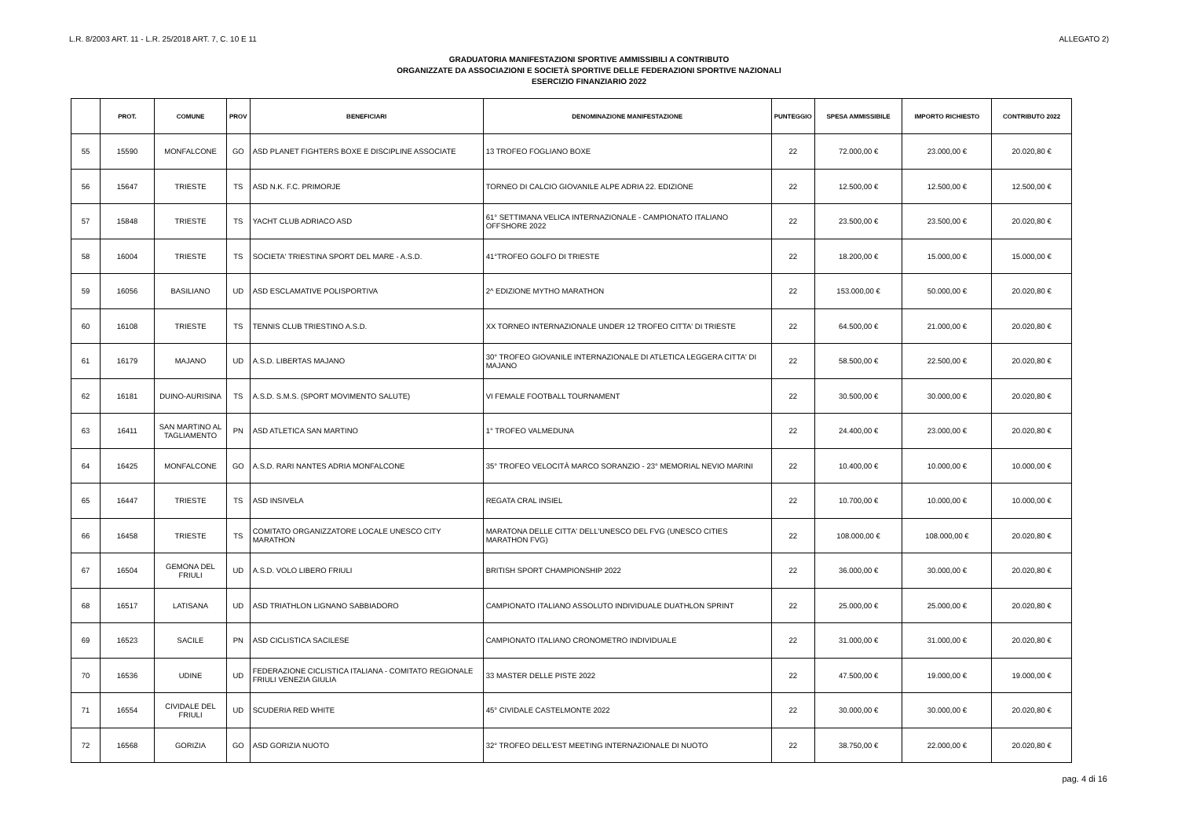L.R. 8/2003 ART. 11 - L.R. 25/2018 ART. 7, C. 10 E 11 ALLEGATO 2)
GRADUATORIA MANIFESTAZIONI SPORTIVE AMMISSIBILI A CONTRIBUTO
ORGANIZZATE DA ASSOCIAZIONI E SOCIETÀ SPORTIVE DELLE FEDERAZIONI SPORTIVE NAZIONALI
ESERCIZIO FINANZIARIO 2022
| | PROT. | COMUNE | PROV | BENEFICIARI | DENOMINAZIONE MANIFESTAZIONE | PUNTEGGIO | SPESA AMMISSIBILE | IMPORTO RICHIESTO | CONTRIBUTO 2022 |
| --- | --- | --- | --- | --- | --- | --- | --- | --- | --- |
| 55 | 15590 | MONFALCONE | GO | ASD PLANET FIGHTERS BOXE E DISCIPLINE ASSOCIATE | 13 TROFEO FOGLIANO BOXE | 22 | 72.000,00 € | 23.000,00 € | 20.020,80 € |
| 56 | 15647 | TRIESTE | TS | ASD N.K. F.C. PRIMORJE | TORNEO DI CALCIO GIOVANILE ALPE ADRIA 22. EDIZIONE | 22 | 12.500,00 € | 12.500,00 € | 12.500,00 € |
| 57 | 15848 | TRIESTE | TS | YACHT CLUB ADRIACO ASD | 61° SETTIMANA VELICA INTERNAZIONALE - CAMPIONATO ITALIANO OFFSHORE 2022 | 22 | 23.500,00 € | 23.500,00 € | 20.020,80 € |
| 58 | 16004 | TRIESTE | TS | SOCIETA' TRIESTINA SPORT DEL MARE - A.S.D. | 41°TROFEO GOLFO DI TRIESTE | 22 | 18.200,00 € | 15.000,00 € | 15.000,00 € |
| 59 | 16056 | BASILIANO | UD | ASD ESCLAMATIVE POLISPORTIVA | 2^ EDIZIONE MYTHO MARATHON | 22 | 153.000,00 € | 50.000,00 € | 20.020,80 € |
| 60 | 16108 | TRIESTE | TS | TENNIS CLUB TRIESTINO A.S.D. | XX TORNEO INTERNAZIONALE UNDER 12 TROFEO CITTA' DI TRIESTE | 22 | 64.500,00 € | 21.000,00 € | 20.020,80 € |
| 61 | 16179 | MAJANO | UD | A.S.D. LIBERTAS MAJANO | 30° TROFEO GIOVANILE INTERNAZIONALE DI ATLETICA LEGGERA CITTA' DI MAJANO | 22 | 58.500,00 € | 22.500,00 € | 20.020,80 € |
| 62 | 16181 | DUINO-AURISINA | TS | A.S.D. S.M.S. (SPORT MOVIMENTO SALUTE) | VI FEMALE FOOTBALL TOURNAMENT | 22 | 30.500,00 € | 30.000,00 € | 20.020,80 € |
| 63 | 16411 | SAN MARTINO AL TAGLIAMENTO | PN | ASD ATLETICA SAN MARTINO | 1° TROFEO VALMEDUNA | 22 | 24.400,00 € | 23.000,00 € | 20.020,80 € |
| 64 | 16425 | MONFALCONE | GO | A.S.D. RARI NANTES ADRIA MONFALCONE | 35° TROFEO VELOCITÀ MARCO SORANZIO - 23° MEMORIAL NEVIO MARINI | 22 | 10.400,00 € | 10.000,00 € | 10.000,00 € |
| 65 | 16447 | TRIESTE | TS | ASD INSIVELA | REGATA CRAL INSIEL | 22 | 10.700,00 € | 10.000,00 € | 10.000,00 € |
| 66 | 16458 | TRIESTE | TS | COMITATO ORGANIZZATORE LOCALE UNESCO CITY MARATHON | MARATONA DELLE CITTA' DELL'UNESCO DEL FVG (UNESCO CITIES MARATHON FVG) | 22 | 108.000,00 € | 108.000,00 € | 20.020,80 € |
| 67 | 16504 | GEMONA DEL FRIULI | UD | A.S.D. VOLO LIBERO FRIULI | BRITISH SPORT CHAMPIONSHIP 2022 | 22 | 36.000,00 € | 30.000,00 € | 20.020,80 € |
| 68 | 16517 | LATISANA | UD | ASD TRIATHLON LIGNANO SABBIADORO | CAMPIONATO ITALIANO ASSOLUTO INDIVIDUALE DUATHLON SPRINT | 22 | 25.000,00 € | 25.000,00 € | 20.020,80 € |
| 69 | 16523 | SACILE | PN | ASD CICLISTICA SACILESE | CAMPIONATO ITALIANO CRONOMETRO INDIVIDUALE | 22 | 31.000,00 € | 31.000,00 € | 20.020,80 € |
| 70 | 16536 | UDINE | UD | FEDERAZIONE CICLISTICA ITALIANA - COMITATO REGIONALE FRIULI VENEZIA GIULIA | 33 MASTER DELLE PISTE 2022 | 22 | 47.500,00 € | 19.000,00 € | 19.000,00 € |
| 71 | 16554 | CIVIDALE DEL FRIULI | UD | SCUDERIA RED WHITE | 45° CIVIDALE CASTELMONTE 2022 | 22 | 30.000,00 € | 30.000,00 € | 20.020,80 € |
| 72 | 16568 | GORIZIA | GO | ASD GORIZIA NUOTO | 32° TROFEO DELL'EST MEETING INTERNAZIONALE DI NUOTO | 22 | 38.750,00 € | 22.000,00 € | 20.020,80 € |
pag. 4 di 16